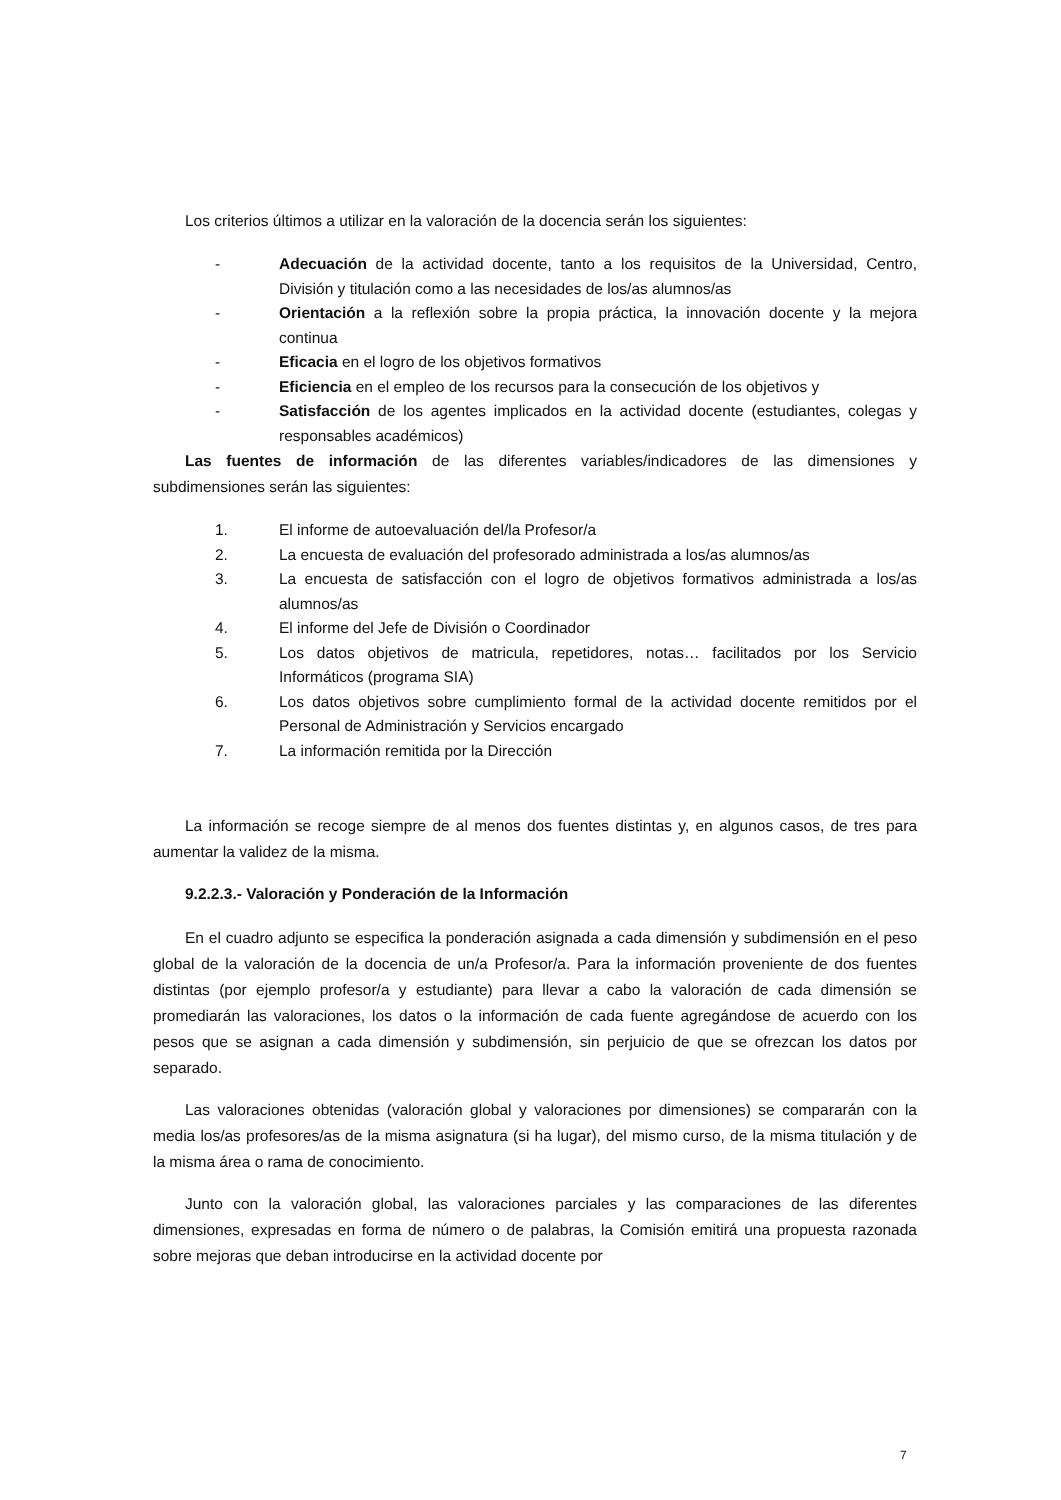Los criterios últimos a utilizar en la valoración de la docencia serán los siguientes:
- Adecuación de la actividad docente, tanto a los requisitos de la Universidad, Centro, División y titulación como a las necesidades de los/as alumnos/as
- Orientación a la reflexión sobre la propia práctica, la innovación docente y la mejora continua
- Eficacia en el logro de los objetivos formativos
- Eficiencia en el empleo de los recursos para la consecución de los objetivos y
- Satisfacción de los agentes implicados en la actividad docente (estudiantes, colegas y responsables académicos)
Las fuentes de información de las diferentes variables/indicadores de las dimensiones y subdimensiones serán las siguientes:
1. El informe de autoevaluación del/la Profesor/a
2. La encuesta de evaluación del profesorado administrada a los/as alumnos/as
3. La encuesta de satisfacción con el logro de objetivos formativos administrada a los/as alumnos/as
4. El informe del Jefe de División o Coordinador
5. Los datos objetivos de matricula, repetidores, notas… facilitados por los Servicio Informáticos (programa SIA)
6. Los datos objetivos sobre cumplimiento formal de la actividad docente remitidos por el Personal de Administración y Servicios encargado
7. La información remitida por la Dirección
La información se recoge siempre de al menos dos fuentes distintas y, en algunos casos, de tres para aumentar la validez de la misma.
9.2.2.3.- Valoración y Ponderación de la Información
En el cuadro adjunto se especifica la ponderación asignada a cada dimensión y subdimensión en el peso global de la valoración de la docencia de un/a Profesor/a. Para la información proveniente de dos fuentes distintas (por ejemplo profesor/a y estudiante) para llevar a cabo la valoración de cada dimensión se promediarán las valoraciones, los datos o la información de cada fuente agregándose de acuerdo con los pesos que se asignan a cada dimensión y subdimensión, sin perjuicio de que se ofrezcan los datos por separado.
Las valoraciones obtenidas (valoración global y valoraciones por dimensiones) se compararán con la media los/as profesores/as de la misma asignatura (si ha lugar), del mismo curso, de la misma titulación y de la misma área o rama de conocimiento.
Junto con la valoración global, las valoraciones parciales y las comparaciones de las diferentes dimensiones, expresadas en forma de número o de palabras, la Comisión emitirá una propuesta razonada sobre mejoras que deban introducirse en la actividad docente por
7